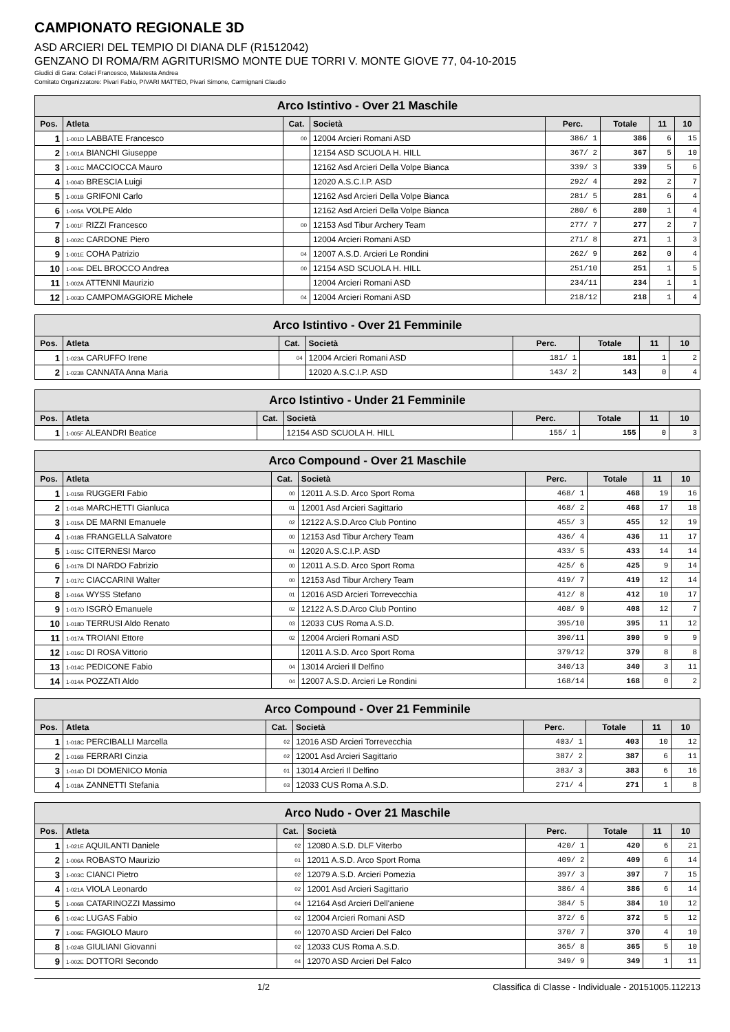CAMPIONATO REGIONALE 3D
ASD ARCIERI DEL TEMPIO DI DIANA DLF (R1512042)
GENZANO DI ROMA/RM AGRITURISMO MONTE DUE TORRI V. MONTE GIOVE 77, 04-10-2015
Giudici di Gara: Colaci Francesco, Malatesta Andrea
Comitato Organizzatore: Pivari Fabio, PIVARI MATTEO, Pivari Simone, Carmignani Claudio
| Arco Istintivo - Over 21 Maschile | | | | | | | |
| Pos. | Atleta | Cat. | Società | Perc. | Totale | 11 | 10 |
| 1 | 1-001D LABBATE Francesco | 00 | 12004 Arcieri Romani ASD | 386/ 1 | 386 | 6 | 15 |
| 2 | 1-001A BIANCHI Giuseppe | | 12154 ASD SCUOLA H. HILL | 367/ 2 | 367 | 5 | 10 |
| 3 | 1-001C MACCIOCCA Mauro | | 12162 Asd Arcieri Della Volpe Bianca | 339/ 3 | 339 | 5 | 6 |
| 4 | 1-004D BRESCIA Luigi | | 12020 A.S.C.I.P. ASD | 292/ 4 | 292 | 2 | 7 |
| 5 | 1-001B GRIFONI Carlo | | 12162 Asd Arcieri Della Volpe Bianca | 281/ 5 | 281 | 6 | 4 |
| 6 | 1-005A VOLPE Aldo | | 12162 Asd Arcieri Della Volpe Bianca | 280/ 6 | 280 | 1 | 4 |
| 7 | 1-001F RIZZI Francesco | 00 | 12153 Asd Tibur Archery Team | 277/ 7 | 277 | 2 | 7 |
| 8 | 1-002C CARDONE Piero | | 12004 Arcieri Romani ASD | 271/ 8 | 271 | 1 | 3 |
| 9 | 1-001E COHA Patrizio | 04 | 12007 A.S.D. Arcieri Le Rondini | 262/ 9 | 262 | 0 | 4 |
| 10 | 1-004E DEL BROCCO Andrea | 00 | 12154 ASD SCUOLA H. HILL | 251/10 | 251 | 1 | 5 |
| 11 | 1-002A ATTENNI Maurizio | | 12004 Arcieri Romani ASD | 234/11 | 234 | 1 | 1 |
| 12 | 1-003D CAMPOMAGGIORE Michele | 04 | 12004 Arcieri Romani ASD | 218/12 | 218 | 1 | 4 |
| Arco Istintivo - Over 21 Femminile | | | | | | | |
| Pos. | Atleta | Cat. | Società | Perc. | Totale | 11 | 10 |
| 1 | 1-023A CARUFFO Irene | 04 | 12004 Arcieri Romani ASD | 181/ 1 | 181 | 1 | 2 |
| 2 | 1-023B CANNATA Anna Maria | | 12020 A.S.C.I.P. ASD | 143/ 2 | 143 | 0 | 4 |
| Arco Istintivo - Under 21 Femminile | | | | | | | |
| Pos. | Atleta | Cat. | Società | Perc. | Totale | 11 | 10 |
| 1 | 1-005F ALEANDRI Beatice | | 12154 ASD SCUOLA H. HILL | 155/ 1 | 155 | 0 | 3 |
| Arco Compound - Over 21 Maschile | | | | | | | |
| Pos. | Atleta | Cat. | Società | Perc. | Totale | 11 | 10 |
| 1 | 1-015B RUGGERI Fabio | 00 | 12011 A.S.D. Arco Sport Roma | 468/ 1 | 468 | 19 | 16 |
| 2 | 1-014B MARCHETTI Gianluca | 01 | 12001 Asd Arcieri Sagittario | 468/ 2 | 468 | 17 | 18 |
| 3 | 1-015A DE MARNI Emanuele | 02 | 12122 A.S.D.Arco Club Pontino | 455/ 3 | 455 | 12 | 19 |
| 4 | 1-018B FRANGELLA Salvatore | 00 | 12153 Asd Tibur Archery Team | 436/ 4 | 436 | 11 | 17 |
| 5 | 1-015C CITERNESI Marco | 01 | 12020 A.S.C.I.P. ASD | 433/ 5 | 433 | 14 | 14 |
| 6 | 1-017B DI NARDO Fabrizio | 00 | 12011 A.S.D. Arco Sport Roma | 425/ 6 | 425 | 9 | 14 |
| 7 | 1-017C CIACCARINI Walter | 00 | 12153 Asd Tibur Archery Team | 419/ 7 | 419 | 12 | 14 |
| 8 | 1-016A WYSS Stefano | 01 | 12016 ASD Arcieri Torrevecchia | 412/ 8 | 412 | 10 | 17 |
| 9 | 1-017D ISGRÒ Emanuele | 02 | 12122 A.S.D.Arco Club Pontino | 408/ 9 | 408 | 12 | 7 |
| 10 | 1-018D TERRUSI Aldo Renato | 03 | 12033 CUS Roma A.S.D. | 395/10 | 395 | 11 | 12 |
| 11 | 1-017A TROIANI Ettore | 02 | 12004 Arcieri Romani ASD | 390/11 | 390 | 9 | 9 |
| 12 | 1-016C DI ROSA Vittorio | | 12011 A.S.D. Arco Sport Roma | 379/12 | 379 | 8 | 8 |
| 13 | 1-014C PEDICONE Fabio | 04 | 13014 Arcieri Il Delfino | 340/13 | 340 | 3 | 11 |
| 14 | 1-014A POZZATI Aldo | 04 | 12007 A.S.D. Arcieri Le Rondini | 168/14 | 168 | 0 | 2 |
| Arco Compound - Over 21 Femminile | | | | | | | |
| Pos. | Atleta | Cat. | Società | Perc. | Totale | 11 | 10 |
| 1 | 1-018C PERCIBALLI Marcella | 02 | 12016 ASD Arcieri Torrevecchia | 403/ 1 | 403 | 10 | 12 |
| 2 | 1-016B FERRARI Cinzia | 02 | 12001 Asd Arcieri Sagittario | 387/ 2 | 387 | 6 | 11 |
| 3 | 1-014D DI DOMENICO Monia | 01 | 13014 Arcieri Il Delfino | 383/ 3 | 383 | 6 | 16 |
| 4 | 1-018A ZANNETTI Stefania | 03 | 12033 CUS Roma A.S.D. | 271/ 4 | 271 | 1 | 8 |
| Arco Nudo - Over 21 Maschile | | | | | | | |
| Pos. | Atleta | Cat. | Società | Perc. | Totale | 11 | 10 |
| 1 | 1-021E AQUILANTI Daniele | 02 | 12080 A.S.D. DLF Viterbo | 420/ 1 | 420 | 6 | 21 |
| 2 | 1-006A ROBASTO Maurizio | 01 | 12011 A.S.D. Arco Sport Roma | 409/ 2 | 409 | 6 | 14 |
| 3 | 1-003C CIANCI Pietro | 02 | 12079 A.S.D. Arcieri Pomezia | 397/ 3 | 397 | 7 | 15 |
| 4 | 1-021A VIOLA Leonardo | 02 | 12001 Asd Arcieri Sagittario | 386/ 4 | 386 | 6 | 14 |
| 5 | 1-006B CATARINOZZI Massimo | 04 | 12164 Asd Arcieri Dell'aniene | 384/ 5 | 384 | 10 | 12 |
| 6 | 1-024C LUGAS Fabio | 02 | 12004 Arcieri Romani ASD | 372/ 6 | 372 | 5 | 12 |
| 7 | 1-006E FAGIOLO Mauro | 00 | 12070 ASD Arcieri Del Falco | 370/ 7 | 370 | 4 | 10 |
| 8 | 1-024B GIULIANI Giovanni | 02 | 12033 CUS Roma A.S.D. | 365/ 8 | 365 | 5 | 10 |
| 9 | 1-002E DOTTORI Secondo | 04 | 12070 ASD Arcieri Del Falco | 349/ 9 | 349 | 1 | 11 |
1/2 Classifica di Classe - Individuale - 20151005.112213